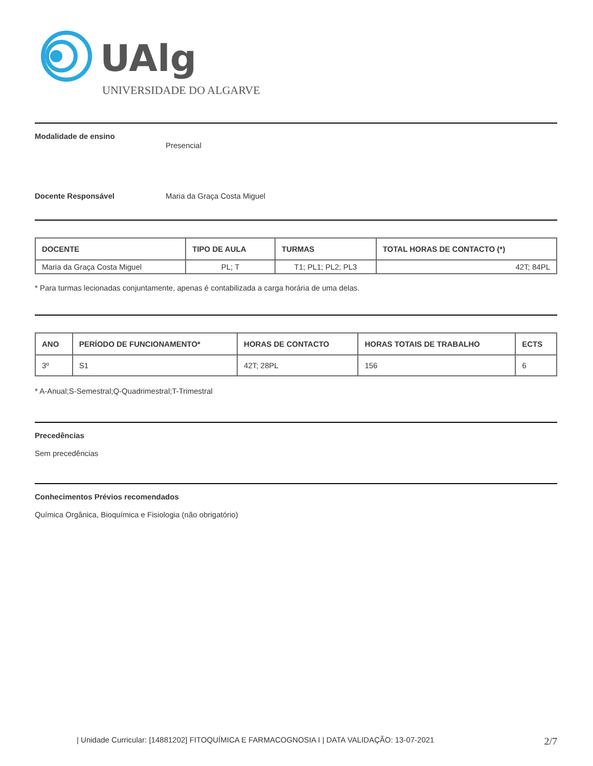UAlg
UNIVERSIDADE DO ALGARVE
Modalidade de ensino
Presencial
Docente Responsável Maria da Graça Costa Miguel
| DOCENTE | TIPO DE AULA | TURMAS | TOTAL HORAS DE CONTACTO (*) |
| --- | --- | --- | --- |
| Maria da Graça Costa Miguel | PL; T | T1; PL1; PL2; PL3 | 42T; 84PL |
* Para turmas lecionadas conjuntamente, apenas é contabilizada a carga horária de uma delas.
| ANO | PERÍODO DE FUNCIONAMENTO* | HORAS DE CONTACTO | HORAS TOTAIS DE TRABALHO | ECTS |
| --- | --- | --- | --- | --- |
| 3º | S1 | 42T; 28PL | 156 | 6 |
* A-Anual;S-Semestral;Q-Quadrimestral;T-Trimestral
Precedências
Sem precedências
Conhecimentos Prévios recomendados
Química Orgânica, Bioquímica e Fisiologia (não obrigatório)
| Unidade Curricular: [14881202] FITOQUÍMICA E FARMACOGNOSIA I | DATA VALIDAÇÃO: 13-07-2021 2/7